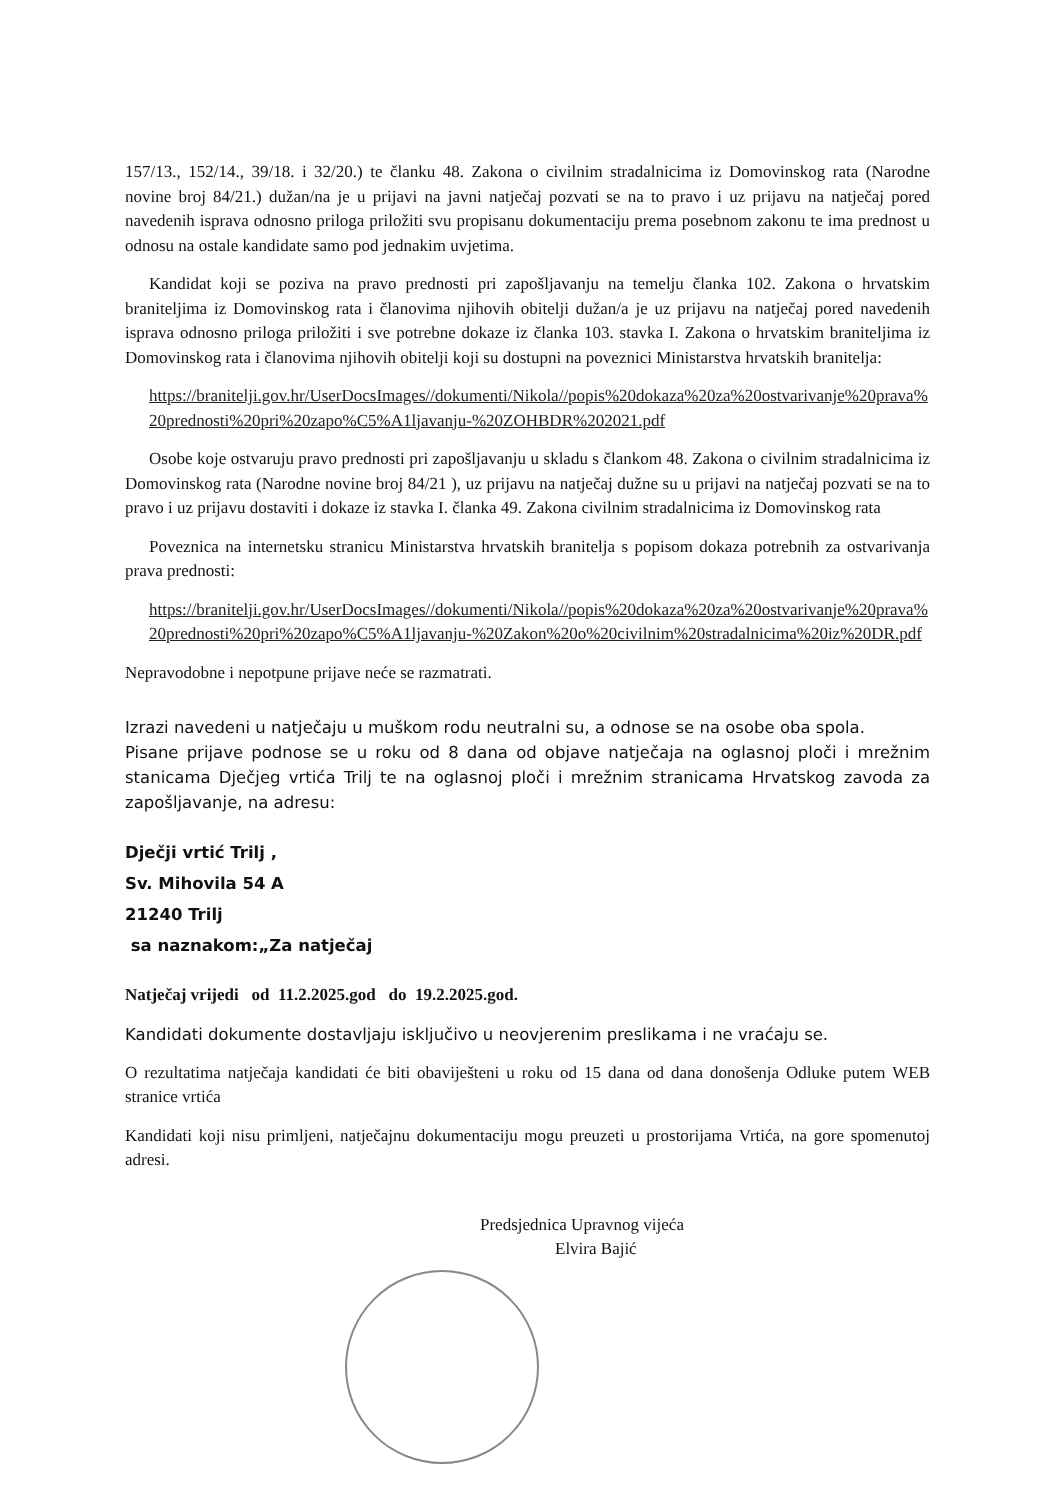157/13., 152/14., 39/18. i 32/20.) te članku 48. Zakona o civilnim stradalnicima iz Domovinskog rata (Narodne novine broj 84/21.) dužan/na je u prijavi na javni natječaj pozvati se na to pravo i uz prijavu na natječaj pored navedenih isprava odnosno priloga priložiti svu propisanu dokumentaciju prema posebnom zakonu te ima prednost u odnosu na ostale kandidate samo pod jednakim uvjetima.
Kandidat koji se poziva na pravo prednosti pri zapošljavanju na temelju članka 102. Zakona o hrvatskim braniteljima iz Domovinskog rata i članovima njihovih obitelji dužan/a je uz prijavu na natječaj pored navedenih isprava odnosno priloga priložiti i sve potrebne dokaze iz članka 103. stavka I. Zakona o hrvatskim braniteljima iz Domovinskog rata i članovima njihovih obitelji koji su dostupni na poveznici Ministarstva hrvatskih branitelja:
https://branitelji.gov.hr/UserDocsImages//dokumenti/Nikola//popis%20dokaza%20za%20ostvarivanje%20prava%20prednosti%20pri%20zapo%C5%A1ljavanju-%20ZOHBDR%202021.pdf
Osobe koje ostvaruju pravo prednosti pri zapošljavanju u skladu s člankom 48. Zakona o civilnim stradalnicima iz Domovinskog rata (Narodne novine broj 84/21 ), uz prijavu na natječaj dužne su u prijavi na natječaj pozvati se na to pravo i uz prijavu dostaviti i dokaze iz stavka I. članka 49. Zakona civilnim stradalnicima iz Domovinskog rata
Poveznica na internetsku stranicu Ministarstva hrvatskih branitelja s popisom dokaza potrebnih za ostvarivanja prava prednosti:
https://branitelji.gov.hr/UserDocsImages//dokumenti/Nikola//popis%20dokaza%20za%20ostvarivanje%20prava%20prednosti%20pri%20zapo%C5%A1ljavanju-%20Zakon%20o%20civilnim%20stradalnicima%20iz%20DR.pdf
Nepravodobne i nepotpune prijave neće se razmatrati.
Izrazi navedeni u natječaju u muškom rodu neutralni su, a odnose se na osobe oba spola.
Pisane prijave podnose se u roku od 8 dana od objave natječaja na oglasnoj ploči i mrežnim stanicama Dječjeg vrtića Trilj te na oglasnoj ploči i mrežnim stranicama Hrvatskog zavoda za zapošljavanje, na adresu:
Dječji vrtić Trilj ,
Sv. Mihovila 54 A
21240 Trilj
sa naznakom:„Za natječaj
Natječaj vrijedi od 11.2.2025.god do 19.2.2025.god.
Kandidati dokumente dostavljaju isključivo u neovjerenim preslikama i ne vraćaju se.
O rezultatima natječaja kandidati će biti obaviješteni u roku od 15 dana od dana donošenja Odluke putem WEB stranice vrtića
Kandidati koji nisu primljeni, natječajnu dokumentaciju mogu preuzeti u prostorijama Vrtića, na gore spomenutoj adresi.
Predsjednica Upravnog vijeća
Elvira Bajić